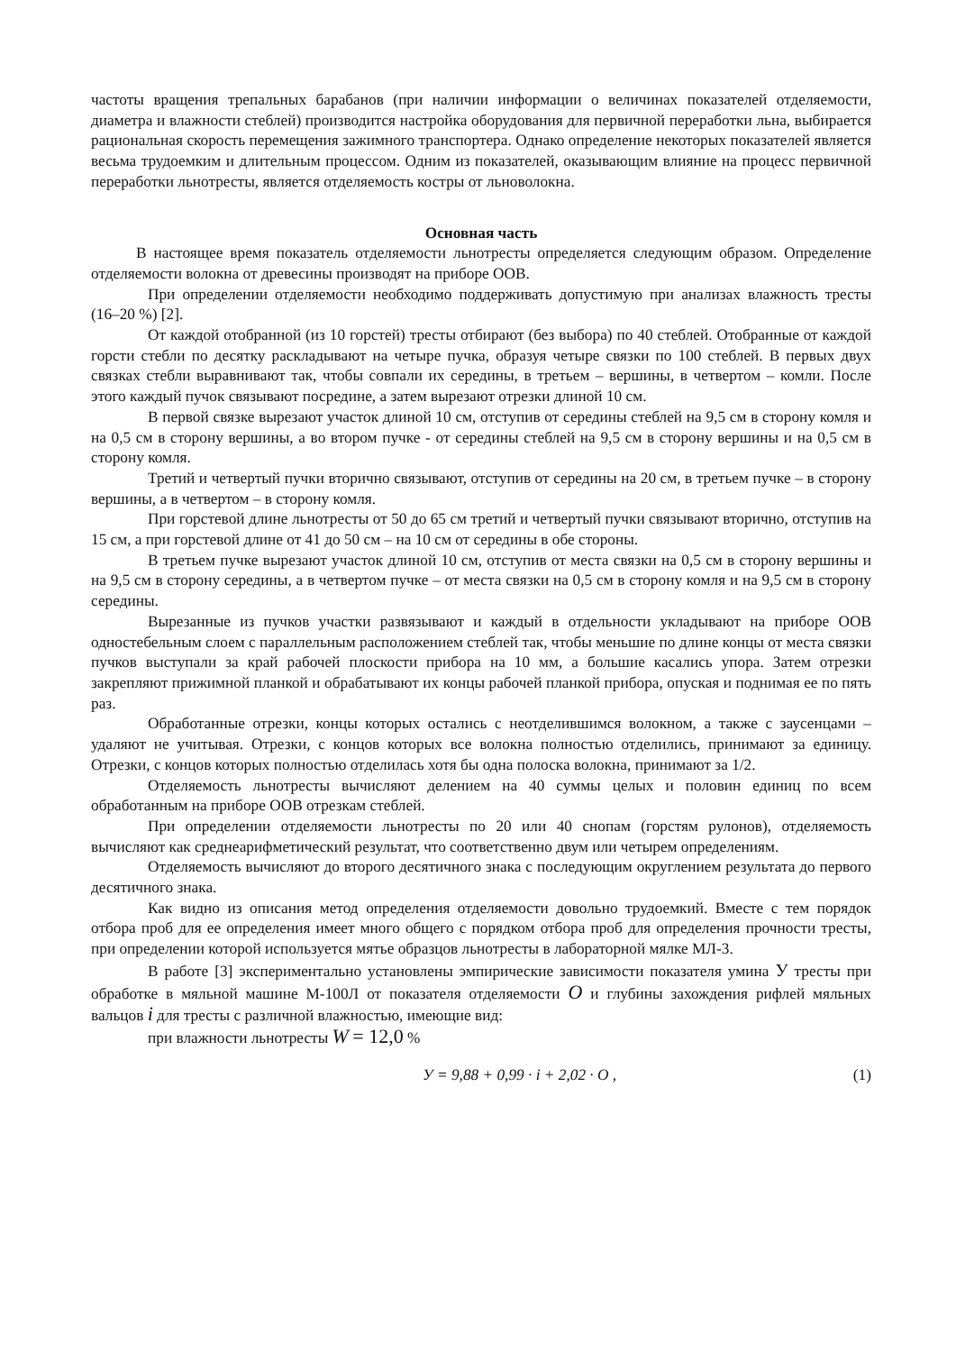частоты вращения трепальных барабанов (при наличии информации о величинах показателей отделяемости, диаметра и влажности стеблей) производится настройка оборудования для первичной переработки льна, выбирается рациональная скорость перемещения зажимного транспортера. Однако определение некоторых показателей является весьма трудоемким и длительным процессом. Одним из показателей, оказывающим влияние на процесс первичной переработки льнотресты, является отделяемость костры от льноволокна.
Основная часть
В настоящее время показатель отделяемости льнотресты определяется следующим образом. Определение отделяемости волокна от древесины производят на приборе ООВ.
При определении отделяемости необходимо поддерживать допустимую при анализах влажность тресты (16–20 %) [2].
От каждой отобранной (из 10 горстей) тресты отбирают (без выбора) по 40 стеблей. Отобранные от каждой горсти стебли по десятку раскладывают на четыре пучка, образуя четыре связки по 100 стеблей. В первых двух связках стебли выравнивают так, чтобы совпали их середины, в третьем – вершины, в четвертом – комли. После этого каждый пучок связывают посредине, а затем вырезают отрезки длиной 10 см.
В первой связке вырезают участок длиной 10 см, отступив от середины стеблей на 9,5 см в сторону комля и на 0,5 см в сторону вершины, а во втором пучке - от середины стеблей на 9,5 см в сторону вершины и на 0,5 см в сторону комля.
Третий и четвертый пучки вторично связывают, отступив от середины на 20 см, в третьем пучке – в сторону вершины, а в четвертом – в сторону комля.
При горстевой длине льнотресты от 50 до 65 см третий и четвертый пучки связывают вторично, отступив на 15 см, а при горстевой длине от 41 до 50 см – на 10 см от середины в обе стороны.
В третьем пучке вырезают участок длиной 10 см, отступив от места связки на 0,5 см в сторону вершины и на 9,5 см в сторону середины, а в четвертом пучке – от места связки на 0,5 см в сторону комля и на 9,5 см в сторону середины.
Вырезанные из пучков участки развязывают и каждый в отдельности укладывают на приборе ООВ одностебельным слоем с параллельным расположением стеблей так, чтобы меньшие по длине концы от места связки пучков выступали за край рабочей плоскости прибора на 10 мм, а большие касались упора. Затем отрезки закрепляют прижимной планкой и обрабатывают их концы рабочей планкой прибора, опуская и поднимая ее по пять раз.
Обработанные отрезки, концы которых остались с неотделившимся волокном, а также с заусенцами – удаляют не учитывая. Отрезки, с концов которых все волокна полностью отделились, принимают за единицу. Отрезки, с концов которых полностью отделилась хотя бы одна полоска волокна, принимают за 1/2.
Отделяемость льнотресты вычисляют делением на 40 суммы целых и половин единиц по всем обработанным на приборе ООВ отрезкам стеблей.
При определении отделяемости льнотресты по 20 или 40 снопам (горстям рулонов), отделяемость вычисляют как среднеарифметический результат, что соответственно двум или четырем определениям.
Отделяемость вычисляют до второго десятичного знака с последующим округлением результата до первого десятичного знака.
Как видно из описания метод определения отделяемости довольно трудоемкий. Вместе с тем порядок отбора проб для ее определения имеет много общего с порядком отбора проб для определения прочности тресты, при определении которой используется мятье образцов льнотресты в лабораторной мялке МЛ-3.
В работе [3] экспериментально установлены эмпирические зависимости показателя умина У тресты при обработке в мяльной машине М-100Л от показателя отделяемости O и глубины захождения рифлей мяльных вальцов i для тресты с различной влажностью, имеющие вид:
при влажности льнотресты W = 12,0 %
У = 9,88 + 0,99 · i + 2,02 · O , (1)